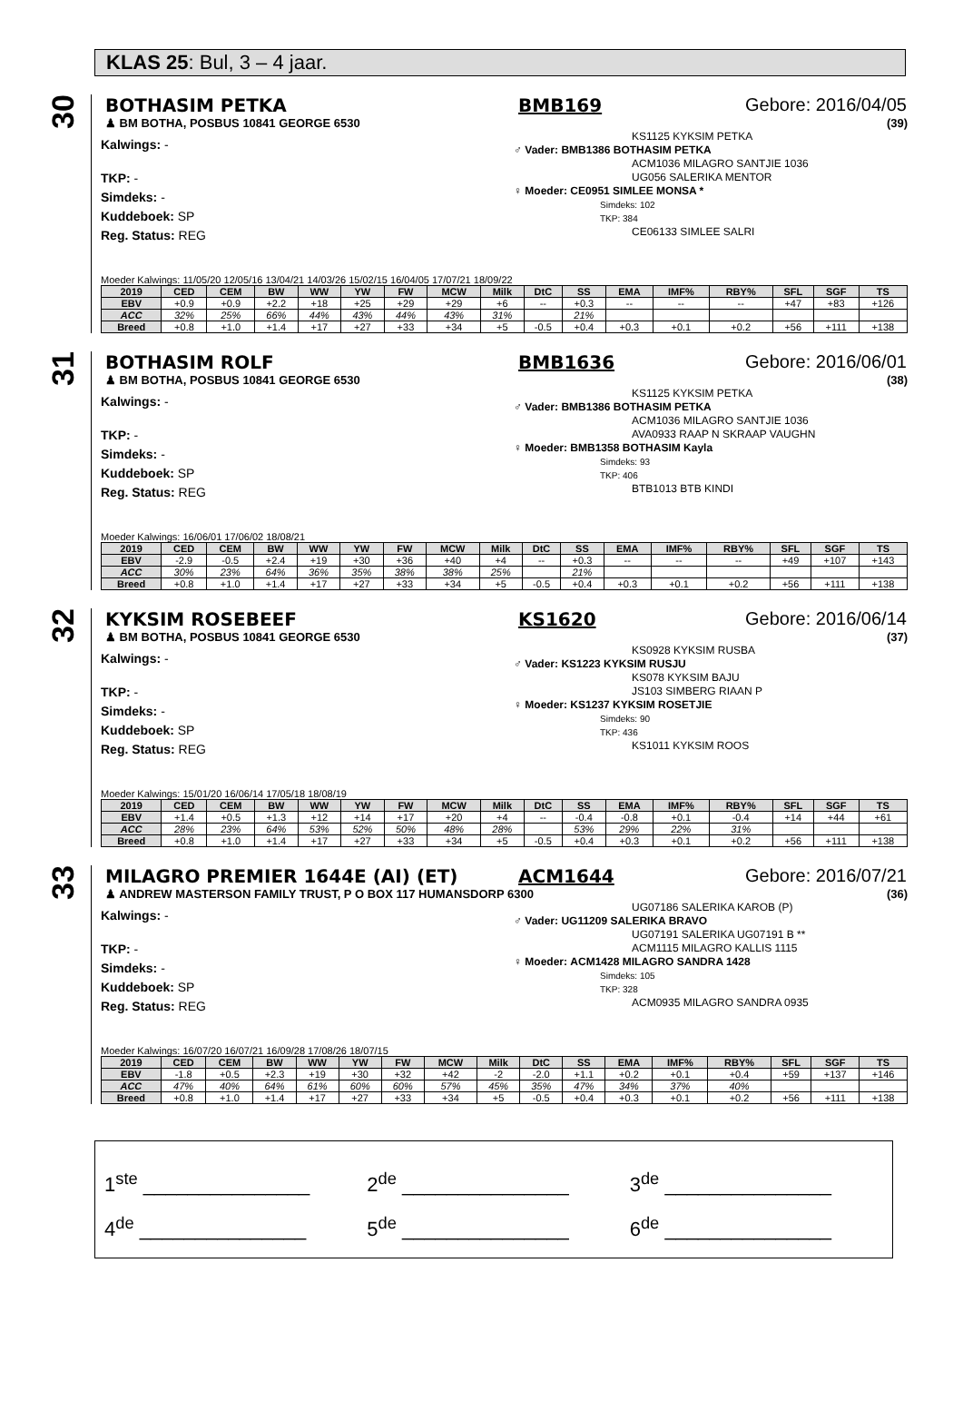KLAS 25: Bul, 3 – 4 jaar.
30
BOTHASIM PETKA BMB169 Gebore: 2016/04/05
♟ BM BOTHA, POSBUS 10841 GEORGE 6530 (39)
Kalwings: -
TKP: -
Simdeks: -
Kuddeboek: SP
Reg. Status: REG
KS1125 KYKSIM PETKA
♂ Vader: BMB1386 BOTHASIM PETKA
ACM1036 MILAGRO SANTJIE 1036
UG056 SALERIKA MENTOR
♀ Moeder: CE0951 SIMLEE MONSA *
Simdeks: 102
TKP: 384
CE06133 SIMLEE SALRI
Moeder Kalwings: 11/05/20 12/05/16 13/04/21 14/03/26 15/02/15 16/04/05 17/07/21 18/09/22
| 2019 | CED | CEM | BW | WW | YW | FW | MCW | Milk | DtC | SS | EMA | IMF% | RBY% | SFL | SGF | TS |
| --- | --- | --- | --- | --- | --- | --- | --- | --- | --- | --- | --- | --- | --- | --- | --- | --- |
| EBV | +0.9 | +0.9 | +2.2 | +18 | +25 | +29 | +29 | +6 | -- | +0.3 | -- | -- | -- | +47 | +83 | +126 |
| ACC | 32% | 25% | 66% | 44% | 43% | 44% | 43% | 31% | | 21% | | | | | | |
| Breed | +0.8 | +1.0 | +1.4 | +17 | +27 | +33 | +34 | +5 | -0.5 | +0.4 | +0.3 | +0.1 | +0.2 | +56 | +111 | +138 |
31
BOTHASIM ROLF BMB1636 Gebore: 2016/06/01
♟ BM BOTHA, POSBUS 10841 GEORGE 6530 (38)
Kalwings: -
TKP: -
Simdeks: -
Kuddeboek: SP
Reg. Status: REG
KS1125 KYKSIM PETKA
♂ Vader: BMB1386 BOTHASIM PETKA
ACM1036 MILAGRO SANTJIE 1036
AVA0933 RAAP N SKRAAP VAUGHN
♀ Moeder: BMB1358 BOTHASIM Kayla
Simdeks: 93
TKP: 406
BTB1013 BTB KINDI
Moeder Kalwings: 16/06/01 17/06/02 18/08/21
| 2019 | CED | CEM | BW | WW | YW | FW | MCW | Milk | DtC | SS | EMA | IMF% | RBY% | SFL | SGF | TS |
| --- | --- | --- | --- | --- | --- | --- | --- | --- | --- | --- | --- | --- | --- | --- | --- | --- |
| EBV | -2.9 | -0.5 | +2.4 | +19 | +30 | +36 | +40 | +4 | -- | +0.3 | -- | -- | -- | +49 | +107 | +143 |
| ACC | 30% | 23% | 64% | 36% | 35% | 38% | 38% | 25% | | 21% | | | | | | |
| Breed | +0.8 | +1.0 | +1.4 | +17 | +27 | +33 | +34 | +5 | -0.5 | +0.4 | +0.3 | +0.1 | +0.2 | +56 | +111 | +138 |
32
KYKSIM ROSEBEEF KS1620 Gebore: 2016/06/14
♟ BM BOTHA, POSBUS 10841 GEORGE 6530 (37)
Kalwings: -
TKP: -
Simdeks: -
Kuddeboek: SP
Reg. Status: REG
KS0928 KYKSIM RUSBA
♂ Vader: KS1223 KYKSIM RUSJU
KS078 KYKSIM BAJU
JS103 SIMBERG RIAAN P
♀ Moeder: KS1237 KYKSIM ROSETJIE
Simdeks: 90
TKP: 436
KS1011 KYKSIM ROOS
Moeder Kalwings: 15/01/20 16/06/14 17/05/18 18/08/19
| 2019 | CED | CEM | BW | WW | YW | FW | MCW | Milk | DtC | SS | EMA | IMF% | RBY% | SFL | SGF | TS |
| --- | --- | --- | --- | --- | --- | --- | --- | --- | --- | --- | --- | --- | --- | --- | --- | --- |
| EBV | +1.4 | +0.5 | +1.3 | +12 | +14 | +17 | +20 | +4 | -- | -0.4 | -0.8 | +0.1 | -0.4 | +14 | +44 | +61 |
| ACC | 28% | 23% | 64% | 53% | 52% | 50% | 48% | 28% | | 53% | 29% | 22% | 31% | | | |
| Breed | +0.8 | +1.0 | +1.4 | +17 | +27 | +33 | +34 | +5 | -0.5 | +0.4 | +0.3 | +0.1 | +0.2 | +56 | +111 | +138 |
33
MILAGRO PREMIER 1644E (AI) (ET) ACM1644 Gebore: 2016/07/21
♟ ANDREW MASTERSON FAMILY TRUST, P O BOX 117 HUMANSDORP 6300 (36)
Kalwings: -
TKP: -
Simdeks: -
Kuddeboek: SP
Reg. Status: REG
UG07186 SALERIKA KAROB (P)
♂ Vader: UG11209 SALERIKA BRAVO
UG07191 SALERIKA UG07191 B **
ACM1115 MILAGRO KALLIS 1115
♀ Moeder: ACM1428 MILAGRO SANDRA 1428
Simdeks: 105
TKP: 328
ACM0935 MILAGRO SANDRA 0935
Moeder Kalwings: 16/07/20 16/07/21 16/09/28 17/08/26 18/07/15
| 2019 | CED | CEM | BW | WW | YW | FW | MCW | Milk | DtC | SS | EMA | IMF% | RBY% | SFL | SGF | TS |
| --- | --- | --- | --- | --- | --- | --- | --- | --- | --- | --- | --- | --- | --- | --- | --- | --- |
| EBV | -1.8 | +0.5 | +2.3 | +19 | +30 | +32 | +42 | -2 | -2.0 | +1.1 | +0.2 | +0.1 | +0.4 | +59 | +137 | +146 |
| ACC | 47% | 40% | 64% | 61% | 60% | 60% | 57% | 45% | 35% | 47% | 34% | 37% | 40% | | | |
| Breed | +0.8 | +1.0 | +1.4 | +17 | +27 | +33 | +34 | +5 | -0.5 | +0.4 | +0.3 | +0.1 | +0.2 | +56 | +111 | +138 |
1<sup>ste</sup> _______________
2<sup>de</sup> _______________
3<sup>de</sup> _______________
4<sup>de</sup> _______________
5<sup>de</sup> _______________
6<sup>de</sup> _______________